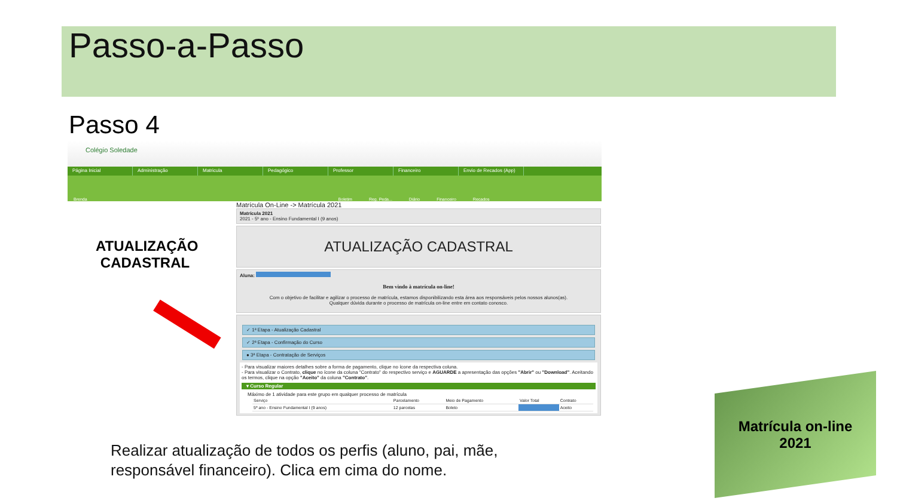Passo-a-Passo
Passo 4
Colégio Soledade
Página Inicial Administração Matricula Pedagógico Professor Financeiro Envio de Recados (App)
Brenda Boletim Reg. Peda... Diário Financeiro Recados
Matrícula On-Line -> Matrícula 2021
Matrícula 2021
2021 - 5º ano - Ensino Fundamental I (9 anos)
ATUALIZAÇÃO CADASTRAL
Aluna:
Bem vindo à matrícula on-line!
Com o objetivo de facilitar e agilizar o processo de matrícula, estamos disponibilizando esta área aos responsáveis pelos nossos alunos(as).
Qualquer dúvida durante o processo de matrícula on-line entre em contato conosco.
✓ 1ª Etapa - Atualização Cadastral
✓ 2ª Etapa - Confirmação do Curso
● 3ª Etapa - Contratação de Serviços
- Para visualizar maiores detalhes sobre a forma de pagamento, clique no ícone da respectiva coluna.
- Para visualizar o Contrato, clique no ícone da coluna "Contrato" do respectivo serviço e AGUARDE a apresentação das opções "Abrir" ou "Download". Aceitando os termos, clique na opção "Aceito" da coluna "Contrato".
▾ Curso Regular
Máximo de 1 atividade para este grupo em qualquer processo de matrícula
| Serviço | Parcelamento | Meio de Pagamento | Valor Total | Contrato |
| --- | --- | --- | --- | --- |
| 5º ano - Ensino Fundamental I (9 anos) | 12 parcelas | Boleto | | Aceito |
ATUALIZAÇÃO CADASTRAL
Realizar atualização de todos os perfis (aluno, pai, mãe,
responsável financeiro). Clica em cima do nome.
Matrícula on-line
2021